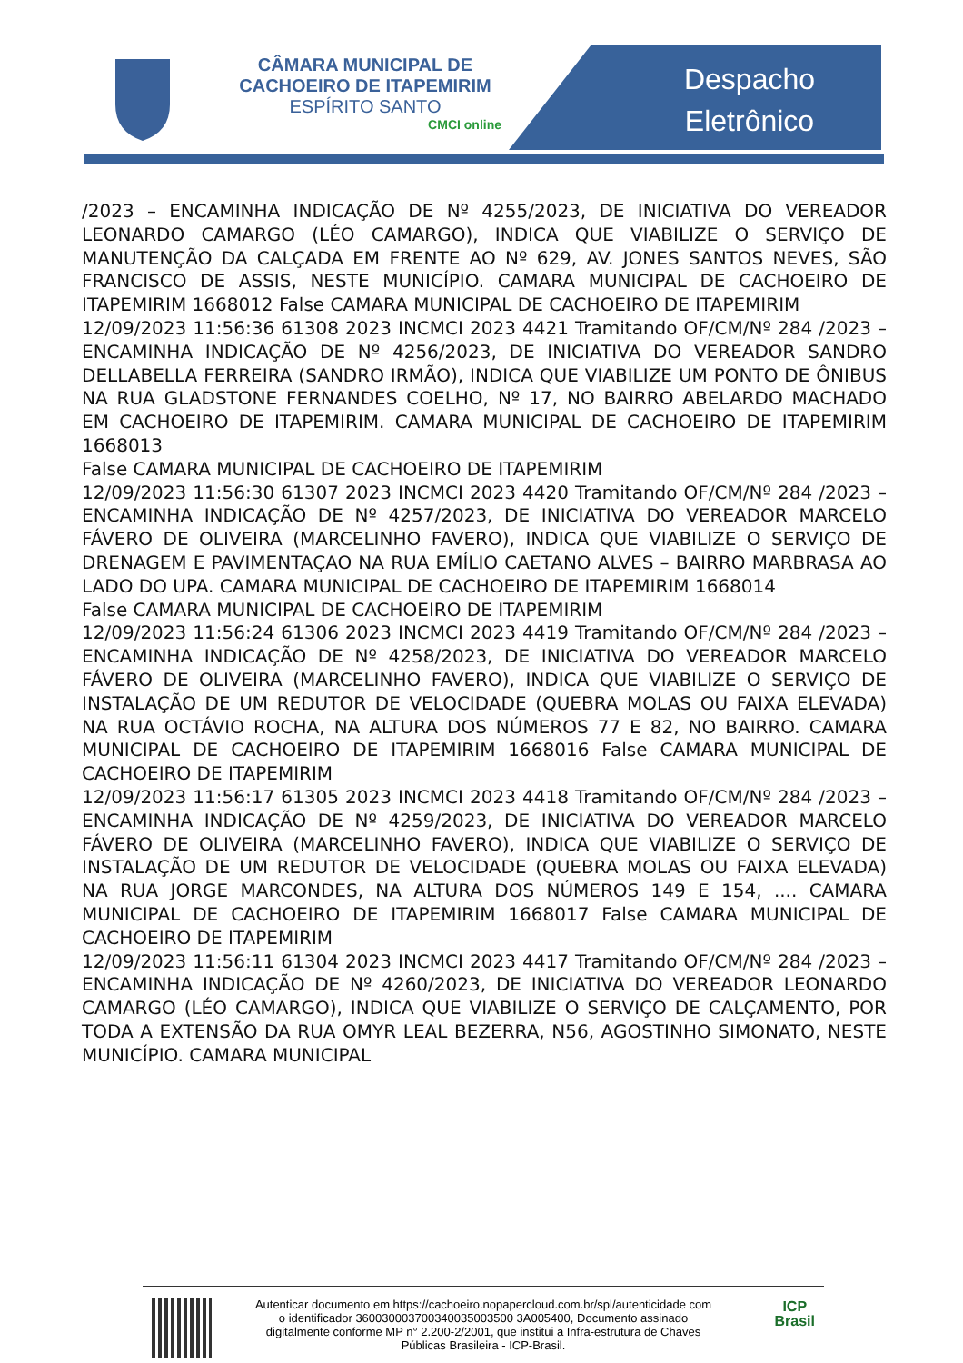CÂMARA MUNICIPAL DE
CACHOEIRO DE ITAPEMIRIM
ESPÍRITO SANTO
CMCI online
Despacho
Eletrônico
/2023 – ENCAMINHA INDICAÇÃO DE Nº 4255/2023, DE INICIATIVA DO VEREADOR LEONARDO CAMARGO (LÉO CAMARGO), INDICA QUE VIABILIZE O SERVIÇO DE MANUTENÇÃO DA CALÇADA EM FRENTE AO Nº 629, AV. JONES SANTOS NEVES, SÃO FRANCISCO DE ASSIS, NESTE MUNICÍPIO. CAMARA MUNICIPAL DE CACHOEIRO DE ITAPEMIRIM 1668012 False CAMARA MUNICIPAL DE CACHOEIRO DE ITAPEMIRIM
12/09/2023 11:56:36 61308 2023 INCMCI 2023 4421 Tramitando OF/CM/Nº 284 /2023 – ENCAMINHA INDICAÇÃO DE Nº 4256/2023, DE INICIATIVA DO VEREADOR SANDRO DELLABELLA FERREIRA (SANDRO IRMÃO), INDICA QUE VIABILIZE UM PONTO DE ÔNIBUS NA RUA GLADSTONE FERNANDES COELHO, Nº 17, NO BAIRRO ABELARDO MACHADO EM CACHOEIRO DE ITAPEMIRIM. CAMARA MUNICIPAL DE CACHOEIRO DE ITAPEMIRIM 1668013
False CAMARA MUNICIPAL DE CACHOEIRO DE ITAPEMIRIM
12/09/2023 11:56:30 61307 2023 INCMCI 2023 4420 Tramitando OF/CM/Nº 284 /2023 – ENCAMINHA INDICAÇÃO DE Nº 4257/2023, DE INICIATIVA DO VEREADOR MARCELO FÁVERO DE OLIVEIRA (MARCELINHO FAVERO), INDICA QUE VIABILIZE O SERVIÇO DE DRENAGEM E PAVIMENTAÇAO NA RUA EMÍLIO CAETANO ALVES – BAIRRO MARBRASA AO LADO DO UPA. CAMARA MUNICIPAL DE CACHOEIRO DE ITAPEMIRIM 1668014
False CAMARA MUNICIPAL DE CACHOEIRO DE ITAPEMIRIM
12/09/2023 11:56:24 61306 2023 INCMCI 2023 4419 Tramitando OF/CM/Nº 284 /2023 – ENCAMINHA INDICAÇÃO DE Nº 4258/2023, DE INICIATIVA DO VEREADOR MARCELO FÁVERO DE OLIVEIRA (MARCELINHO FAVERO), INDICA QUE VIABILIZE O SERVIÇO DE INSTALAÇÃO DE UM REDUTOR DE VELOCIDADE (QUEBRA MOLAS OU FAIXA ELEVADA) NA RUA OCTÁVIO ROCHA, NA ALTURA DOS NÚMEROS 77 E 82, NO BAIRRO. CAMARA MUNICIPAL DE CACHOEIRO DE ITAPEMIRIM 1668016 False CAMARA MUNICIPAL DE CACHOEIRO DE ITAPEMIRIM
12/09/2023 11:56:17 61305 2023 INCMCI 2023 4418 Tramitando OF/CM/Nº 284 /2023 – ENCAMINHA INDICAÇÃO DE Nº 4259/2023, DE INICIATIVA DO VEREADOR MARCELO FÁVERO DE OLIVEIRA (MARCELINHO FAVERO), INDICA QUE VIABILIZE O SERVIÇO DE INSTALAÇÃO DE UM REDUTOR DE VELOCIDADE (QUEBRA MOLAS OU FAIXA ELEVADA) NA RUA JORGE MARCONDES, NA ALTURA DOS NÚMEROS 149 E 154, .... CAMARA MUNICIPAL DE CACHOEIRO DE ITAPEMIRIM 1668017 False CAMARA MUNICIPAL DE CACHOEIRO DE ITAPEMIRIM
12/09/2023 11:56:11 61304 2023 INCMCI 2023 4417 Tramitando OF/CM/Nº 284 /2023 – ENCAMINHA INDICAÇÃO DE Nº 4260/2023, DE INICIATIVA DO VEREADOR LEONARDO CAMARGO (LÉO CAMARGO), INDICA QUE VIABILIZE O SERVIÇO DE CALÇAMENTO, POR TODA A EXTENSÃO DA RUA OMYR LEAL BEZERRA, N56, AGOSTINHO SIMONATO, NESTE MUNICÍPIO. CAMARA MUNICIPAL
Autenticar documento em https://cachoeiro.nopapercloud.com.br/spl/autenticidade com o identificador 360030003700340035003500 3A005400, Documento assinado digitalmente conforme MP n° 2.200-2/2001, que institui a Infra-estrutura de Chaves Públicas Brasileira - ICP-Brasil.
ICP
Brasil